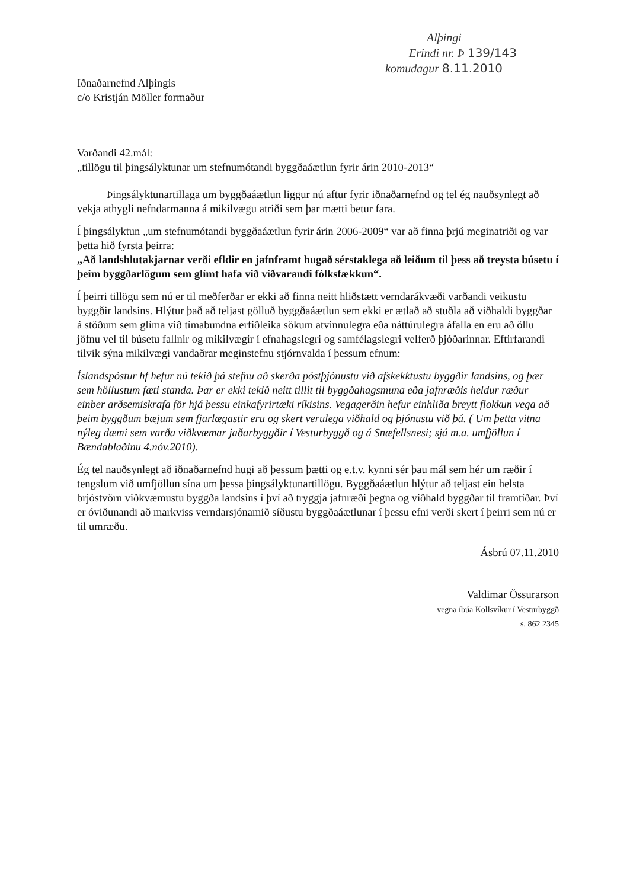Alþingi
Erindi nr. Þ 139/143
komudagur 8.11.2010
Iðnaðarnefnd Alþingis
c/o Kristján Möller formaður
Varðandi 42.mál:
„tillögu til þingsályktunar um stefnumótandi byggðaáætlun fyrir árin 2010-2013“
Þingsályktunartillaga um byggðaáætlun liggur nú aftur fyrir iðnaðarnefnd og tel ég nauðsynlegt að vekja athygli nefndarmanna á mikilvægu atriði sem þar mætti betur fara.
Í þingsályktun „um stefnumótandi byggðaáætlun fyrir árin 2006-2009“ var að finna þrjú meginatriði og var þetta hið fyrsta þeirra:
„Að landshlutakjarnar verði efldir en jafnframt hugað sérstaklega að leiðum til þess að treysta búsetu í þeim byggðarlögum sem glímt hafa við viðvarandi fólksfækkun“.
Í þeirri tillögu sem nú er til meðferðar er ekki að finna neitt hliðstætt verndarákvæði varðandi veikustu byggðir landsins. Hlýtur það að teljast gölluð byggðaáætlun sem ekki er ætlað að stuðla að viðhaldi byggðar á stöðum sem glíma við tímabundna erfiðleika sökum atvinnulegra eða náttúrulegra áfalla en eru að öllu jöfnu vel til búsetu fallnir og mikilvægir í efnahagslegri og samfélagslegri velferð þjóðarinnar. Eftirfarandi tilvik sýna mikilvægi vandaðrar meginstefnu stjórnvalda í þessum efnum:
Íslandspóstur hf hefur nú tekið þá stefnu að skerða póstþjónustu við afskekktustu byggðir landsins, og þær sem höllustum fæti standa. Þar er ekki tekið neitt tillit til byggðahagsmuna eða jafnræðis heldur ræður einber arðsemiskrafa för hjá þessu einkafyrirtæki ríkisins. Vegagerðin hefur einhliða breytt flokkun vega að þeim byggðum bæjum sem fjarlægastir eru og skert verulega viðhald og þjónustu við þá. ( Um þetta vitna nýleg dæmi sem varða viðkvæmar jaðarbyggðir í Vesturbyggð og á Snæfellsnesi; sjá m.a. umfjöllun í Bændablaðinu 4.nóv.2010).
Ég tel nauðsynlegt að iðnaðarnefnd hugi að þessum þætti og e.t.v. kynni sér þau mál sem hér um ræðir í tengslum við umfjöllun sína um þessa þingsályktunartillögu. Byggðaáætlun hlýtur að teljast ein helsta brjóstvörn viðkvæmustu byggða landsins í því að tryggja jafnræði þegna og viðhald byggðar til framtíðar. Því er óviðunandi að markviss verndarsjónamið síðustu byggðaáætlunar í þessu efni verði skert í þeirri sem nú er til umræðu.
Ásbrú 07.11.2010
Valdimar Össurarson
vegna íbúa Kollsvíkur í Vesturbyggð
s. 862 2345